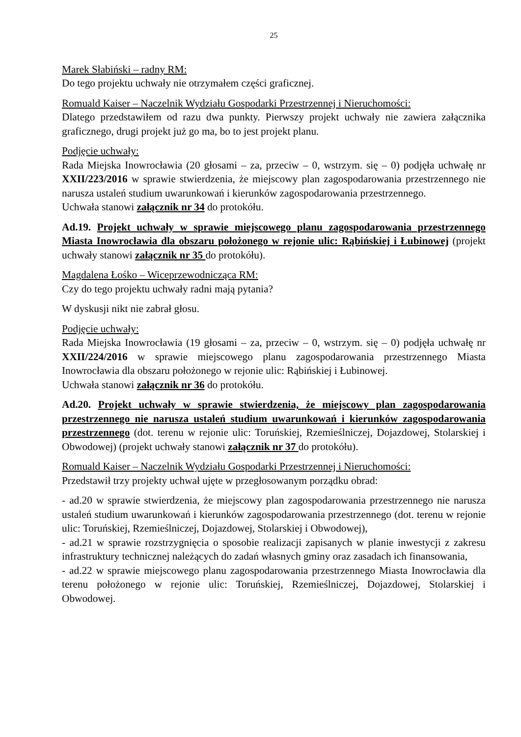25
Marek Słabiński – radny RM:
Do tego projektu uchwały nie otrzymałem części graficznej.
Romuald Kaiser – Naczelnik Wydziału Gospodarki Przestrzennej i Nieruchomości:
Dlatego przedstawiłem od razu dwa punkty. Pierwszy projekt uchwały nie zawiera załącznika graficznego, drugi projekt już go ma, bo to jest projekt planu.
Podjęcie uchwały:
Rada Miejska Inowrocławia (20 głosami – za, przeciw – 0, wstrzym. się – 0) podjęła uchwałę nr XXII/223/2016 w sprawie stwierdzenia, że miejscowy plan zagospodarowania przestrzennego nie narusza ustaleń studium uwarunkowań i kierunków zagospodarowania przestrzennego.
Uchwała stanowi załącznik nr 34 do protokółu.
Ad.19. Projekt uchwały w sprawie miejscowego planu zagospodarowania przestrzennego Miasta Inowrocławia dla obszaru położonego w rejonie ulic: Rąbińskiej i Łubinowej (projekt uchwały stanowi załącznik nr 35 do protokółu).
Magdalena Łośko – Wiceprzewodnicząca RM:
Czy do tego projektu uchwały radni mają pytania?
W dyskusji nikt nie zabrał głosu.
Podjęcie uchwały:
Rada Miejska Inowrocławia (19 głosami – za, przeciw – 0, wstrzym. się – 0) podjęła uchwałę nr XXII/224/2016 w sprawie miejscowego planu zagospodarowania przestrzennego Miasta Inowrocławia dla obszaru położonego w rejonie ulic: Rąbińskiej i Łubinowej.
Uchwała stanowi załącznik nr 36 do protokółu.
Ad.20. Projekt uchwały w sprawie stwierdzenia, że miejscowy plan zagospodarowania przestrzennego nie narusza ustaleń studium uwarunkowań i kierunków zagospodarowania przestrzennego (dot. terenu w rejonie ulic: Toruńskiej, Rzemieślniczej, Dojazdowej, Stolarskiej i Obwodowej) (projekt uchwały stanowi załącznik nr 37 do protokółu).
Romuald Kaiser – Naczelnik Wydziału Gospodarki Przestrzennej i Nieruchomości:
Przedstawił trzy projekty uchwał ujęte w przegłosowanym porządku obrad:
- ad.20 w sprawie stwierdzenia, że miejscowy plan zagospodarowania przestrzennego nie narusza ustaleń studium uwarunkowań i kierunków zagospodarowania przestrzennego (dot. terenu w rejonie ulic: Toruńskiej, Rzemieślniczej, Dojazdowej, Stolarskiej i Obwodowej),
- ad.21 w sprawie rozstrzygnięcia o sposobie realizacji zapisanych w planie inwestycji z zakresu infrastruktury technicznej należących do zadań własnych gminy oraz zasadach ich finansowania,
- ad.22 w sprawie miejscowego planu zagospodarowania przestrzennego Miasta Inowrocławia dla terenu położonego w rejonie ulic: Toruńskiej, Rzemieślniczej, Dojazdowej, Stolarskiej i Obwodowej.